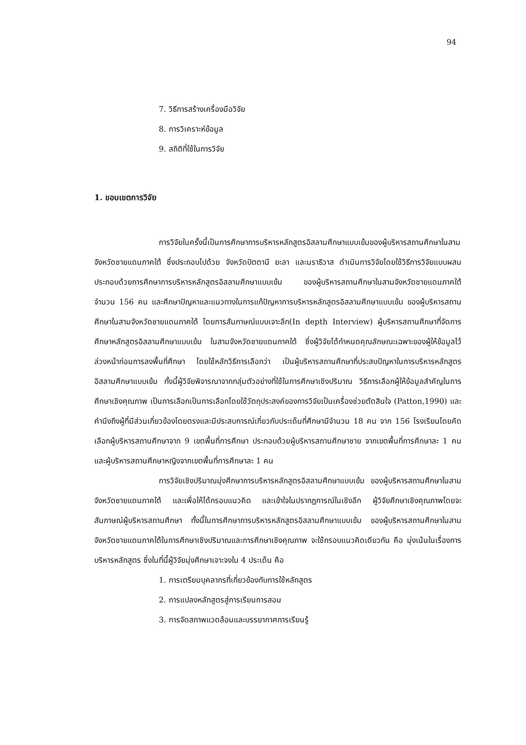94
7. วิธีการสร้างเครื่องมือวิจัย
8. การวิเคราะห์ข้อมูล
9. สถิติที่ใช้ในการวิจัย
1. ขอบเขตการวิจัย
การวิจัยในครั้งนี้เป็นการศึกษาการบริหารหลักสูตรอิสลามศึกษาแบบเข้มของผู้บริหารสถานศึกษาในสามจังหวัดชายแดนภาคใต้ ซึ่งประกอบไปด้วย จังหวัดปัตตานี ยะลา และนราธิวาส ดำเนินการวิจัยโดยใช้วิธีการวิจัยแบบผสม ประกอบด้วยการศึกษาการบริหารหลักสูตรอิสลามศึกษาแบบเข้ม ของผู้บริหารสถานศึกษาในสามจังหวัดชายแดนภาคใต้ จำนวน 156 คน และศึกษาปัญหาและแนวทางในการแก้ปัญหาการบริหารหลักสูตรอิสลามศึกษาแบบเข้ม ของผู้บริหารสถานศึกษาในสามจังหวัดชายแดนภาคใต้ โดยการสัมภาษณ์แบบเจาะลึก(In depth Interview) ผู้บริหารสถานศึกษาที่จัดการศึกษาหลักสูตรอิสลามศึกษาแบบเข้ม ในสามจังหวัดชายแดนภาคใต้ ซึ่งผู้วิจัยได้กำหนดคุณลักษณะเฉพาะของผู้ให้ข้อมูลไว้ล่วงหน้าก่อนการลงพื้นที่ศึกษา โดยใช้หลักวิธีการเลือกว่า เป็นผู้บริหารสถานศึกษาที่ประสบปัญหาในการบริหารหลักสูตรอิสลามศึกษาแบบเข้ม ทั้งนี้ผู้วิจัยพิจารณาจากกลุ่มตัวอย่างที่ใช้ในการศึกษาเชิงปริมาณ วิธีการเลือกผู้ให้ข้อมูลสำคัญในการศึกษาเชิงคุณภาพ เป็นการเลือกเป็นการเลือกโดยใช้วัตถุประสงค์ของการวิจัยเป็นเครื่องช่วยตัดสินใจ (Patton,1990) และคำนึงถึงผู้ที่มีส่วนเกี่ยวข้องโดยตรงและมีประสบการณ์เกี่ยวกับประเด็นที่ศึกษามีจำนวน 18 คน จาก 156 โรงเรียนโดยคัดเลือกผู้บริหารสถานศึกษาจาก 9 เขตพื้นที่การศึกษา ประกอบด้วยผู้บริหารสถานศึกษาชาย จากเขตพื้นที่การศึกษาละ 1 คน และผู้บริหารสถานศึกษาหญิงจากเขตพื้นที่การศึกษาละ 1 คน
การวิจัยเชิงปริมาณมุ่งศึกษาการบริหารหลักสูตรอิสลามศึกษาแบบเข้ม ของผู้บริหารสถานศึกษาในสามจังหวัดชายแดนภาคใต้ และเพื่อให้ได้กรอบแนวคิด และเข้าใจในปรากฏการณ์ในเชิงลึก ผู้วิจัยศึกษาเชิงคุณภาพโดยจะสัมภาษณ์ผู้บริหารสถานศึกษา ทั้งนี้ในการศึกษาการบริหารหลักสูตรอิสลามศึกษาแบบเข้ม ของผู้บริหารสถานศึกษาในสามจังหวัดชายแดนภาคใต้ในการศึกษาเชิงปริมาณและการศึกษาเชิงคุณภาพ จะใช้กรอบแนวคิดเดียวกัน คือ มุ่งเน้นในเรื่องการบริหารหลักสูตร ซึ่งในที่นี้ผู้วิจัยมุ่งศึกษาเจาะจงใน 4 ประเด็น คือ
1. การเตรียมบุคลากรที่เกี่ยวข้องกับการใช้หลักสูตร
2. การแปลงหลักสูตรสู่การเรียนการสอน
3. การจัดสภาพแวดล้อมและบรรยากาศการเรียนรู้